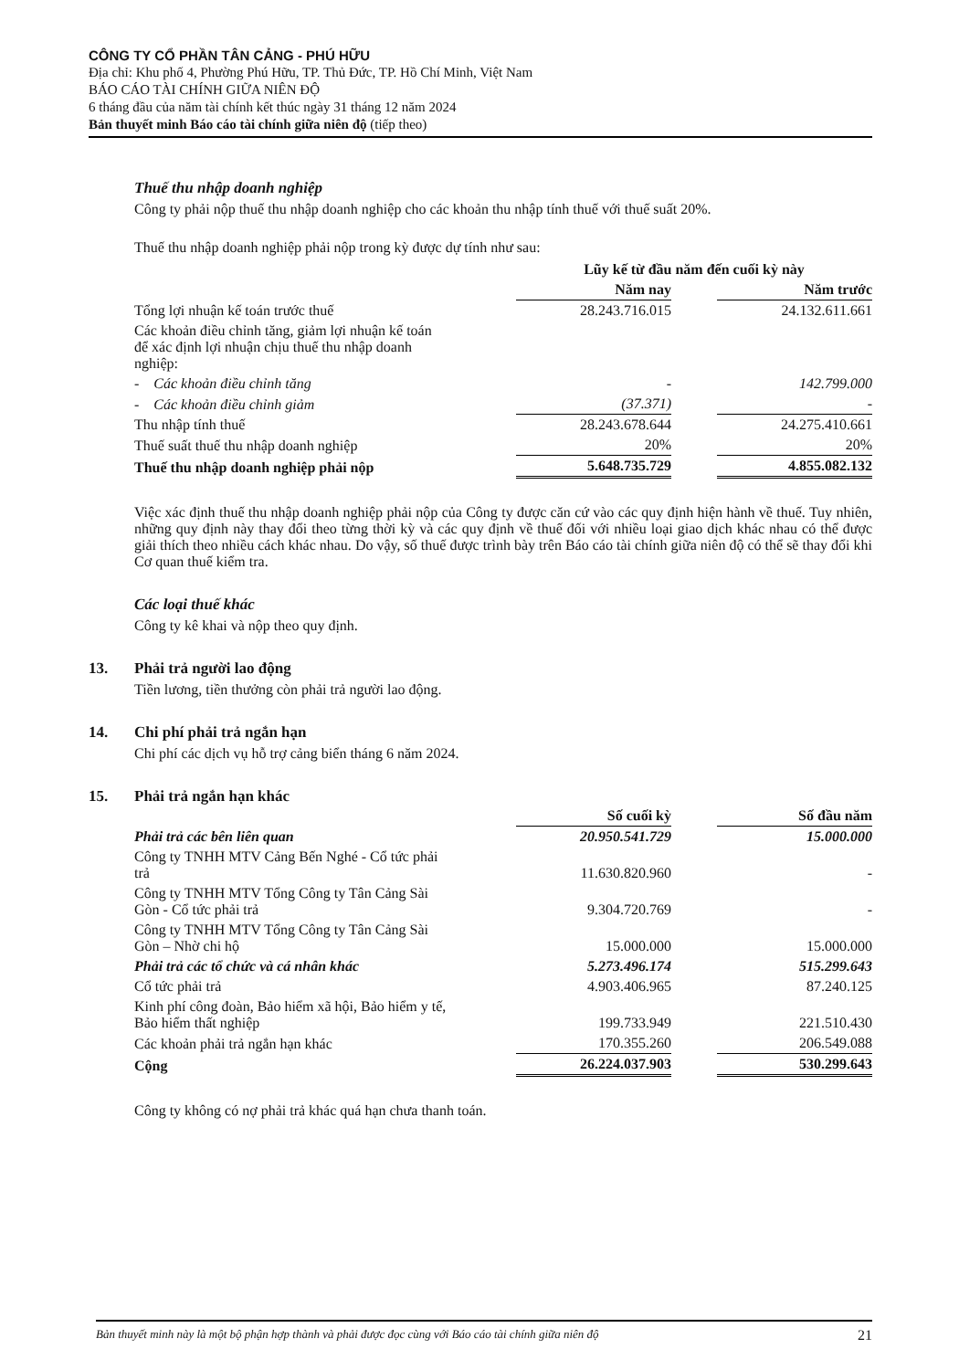CÔNG TY CỔ PHẦN TÂN CẢNG - PHÚ HỮU
Địa chỉ: Khu phố 4, Phường Phú Hữu, TP. Thủ Đức, TP. Hồ Chí Minh, Việt Nam
BÁO CÁO TÀI CHÍNH GIỮA NIÊN ĐỘ
6 tháng đầu của năm tài chính kết thúc ngày 31 tháng 12 năm 2024
Bản thuyết minh Báo cáo tài chính giữa niên độ (tiếp theo)
Thuế thu nhập doanh nghiệp
Công ty phải nộp thuế thu nhập doanh nghiệp cho các khoản thu nhập tính thuế với thuế suất 20%.
Thuế thu nhập doanh nghiệp phải nộp trong kỳ được dự tính như sau:
| | Lũy kế từ đầu năm đến cuối kỳ này | | |
| --- | --- | --- | --- |
| | Năm nay | | Năm trước |
| Tổng lợi nhuận kế toán trước thuế | 28.243.716.015 | | 24.132.611.661 |
| Các khoản điều chỉnh tăng, giảm lợi nhuận kế toán để xác định lợi nhuận chịu thuế thu nhập doanh nghiệp: | | | |
| - Các khoản điều chỉnh tăng | - | | 142.799.000 |
| - Các khoản điều chỉnh giảm | (37.371) | | - |
| Thu nhập tính thuế | 28.243.678.644 | | 24.275.410.661 |
| Thuế suất thuế thu nhập doanh nghiệp | 20% | | 20% |
| Thuế thu nhập doanh nghiệp phải nộp | 5.648.735.729 | | 4.855.082.132 |
Việc xác định thuế thu nhập doanh nghiệp phải nộp của Công ty được căn cứ vào các quy định hiện hành về thuế. Tuy nhiên, những quy định này thay đổi theo từng thời kỳ và các quy định về thuế đối với nhiều loại giao dịch khác nhau có thể được giải thích theo nhiều cách khác nhau. Do vậy, số thuế được trình bày trên Báo cáo tài chính giữa niên độ có thể sẽ thay đổi khi Cơ quan thuế kiểm tra.
Các loại thuế khác
Công ty kê khai và nộp theo quy định.
13. Phải trả người lao động
Tiền lương, tiền thưởng còn phải trả người lao động.
14. Chi phí phải trả ngắn hạn
Chi phí các dịch vụ hỗ trợ cảng biển tháng 6 năm 2024.
15. Phải trả ngắn hạn khác
| | Số cuối kỳ | | Số đầu năm |
| Phải trả các bên liên quan | 20.950.541.729 | | 15.000.000 |
| Công ty TNHH MTV Cảng Bến Nghé - Cổ tức phải trả | 11.630.820.960 | | - |
| Công ty TNHH MTV Tổng Công ty Tân Cảng Sài Gòn - Cổ tức phải trả | 9.304.720.769 | | - |
| Công ty TNHH MTV Tổng Công ty Tân Cảng Sài Gòn – Nhờ chi hộ | 15.000.000 | | 15.000.000 |
| Phải trả các tổ chức và cá nhân khác | 5.273.496.174 | | 515.299.643 |
| Cổ tức phải trả | 4.903.406.965 | | 87.240.125 |
| Kinh phí công đoàn, Bảo hiểm xã hội, Bảo hiểm y tế, Bảo hiểm thất nghiệp | 199.733.949 | | 221.510.430 |
| Các khoản phải trả ngắn hạn khác | 170.355.260 | | 206.549.088 |
| Cộng | 26.224.037.903 | | 530.299.643 |
Công ty không có nợ phải trả khác quá hạn chưa thanh toán.
Bản thuyết minh này là một bộ phận hợp thành và phải được đọc cùng với Báo cáo tài chính giữa niên độ 21